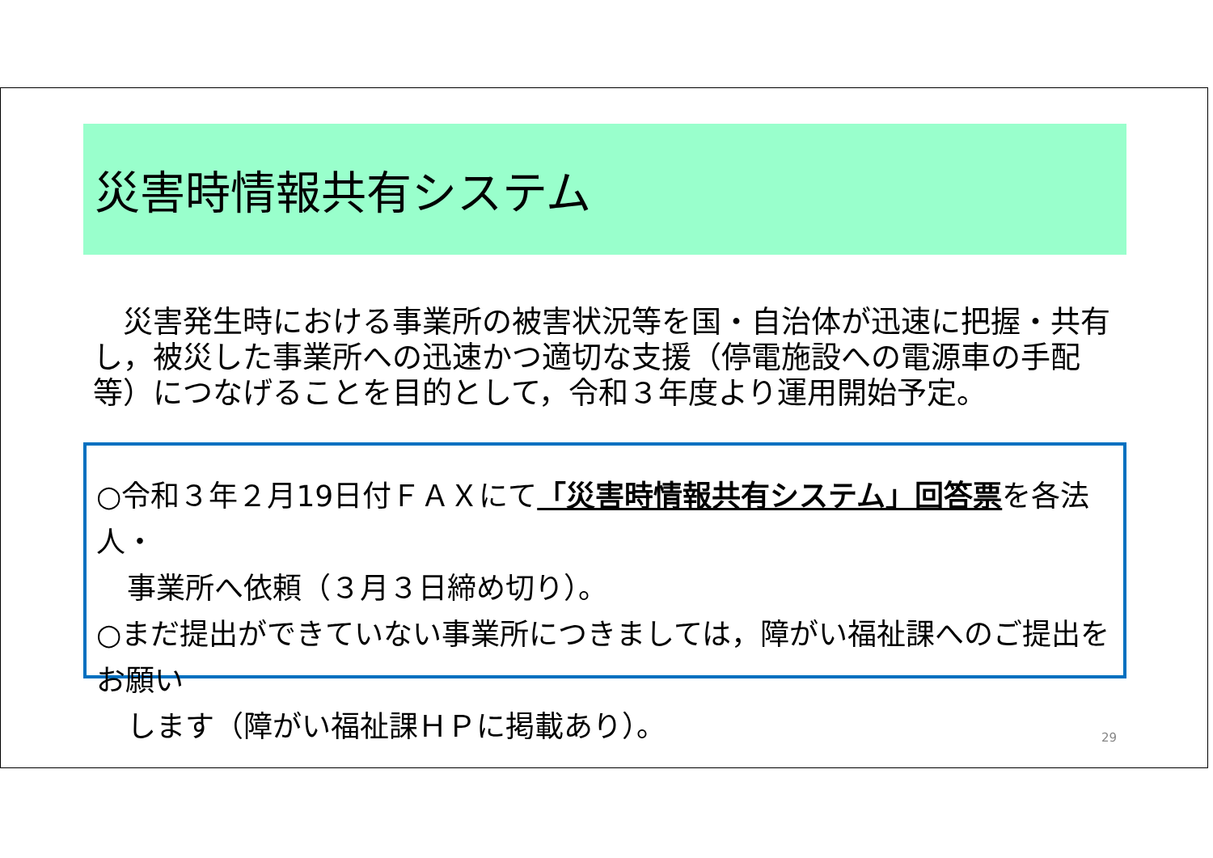災害時情報共有システム
　災害発生時における事業所の被害状況等を国・自治体が迅速に把握・共有し，被災した事業所への迅速かつ適切な支援（停電施設への電源車の手配等）につなげることを目的として，令和３年度より運用開始予定。
○令和３年２月19日付ＦＡＸにて「災害時情報共有システム」回答票を各法人・
事業所へ依頼（３月３日締め切り）。
○まだ提出ができていない事業所につきましては，障がい福祉課へのご提出をお願い
します（障がい福祉課ＨＰに掲載あり）。
29